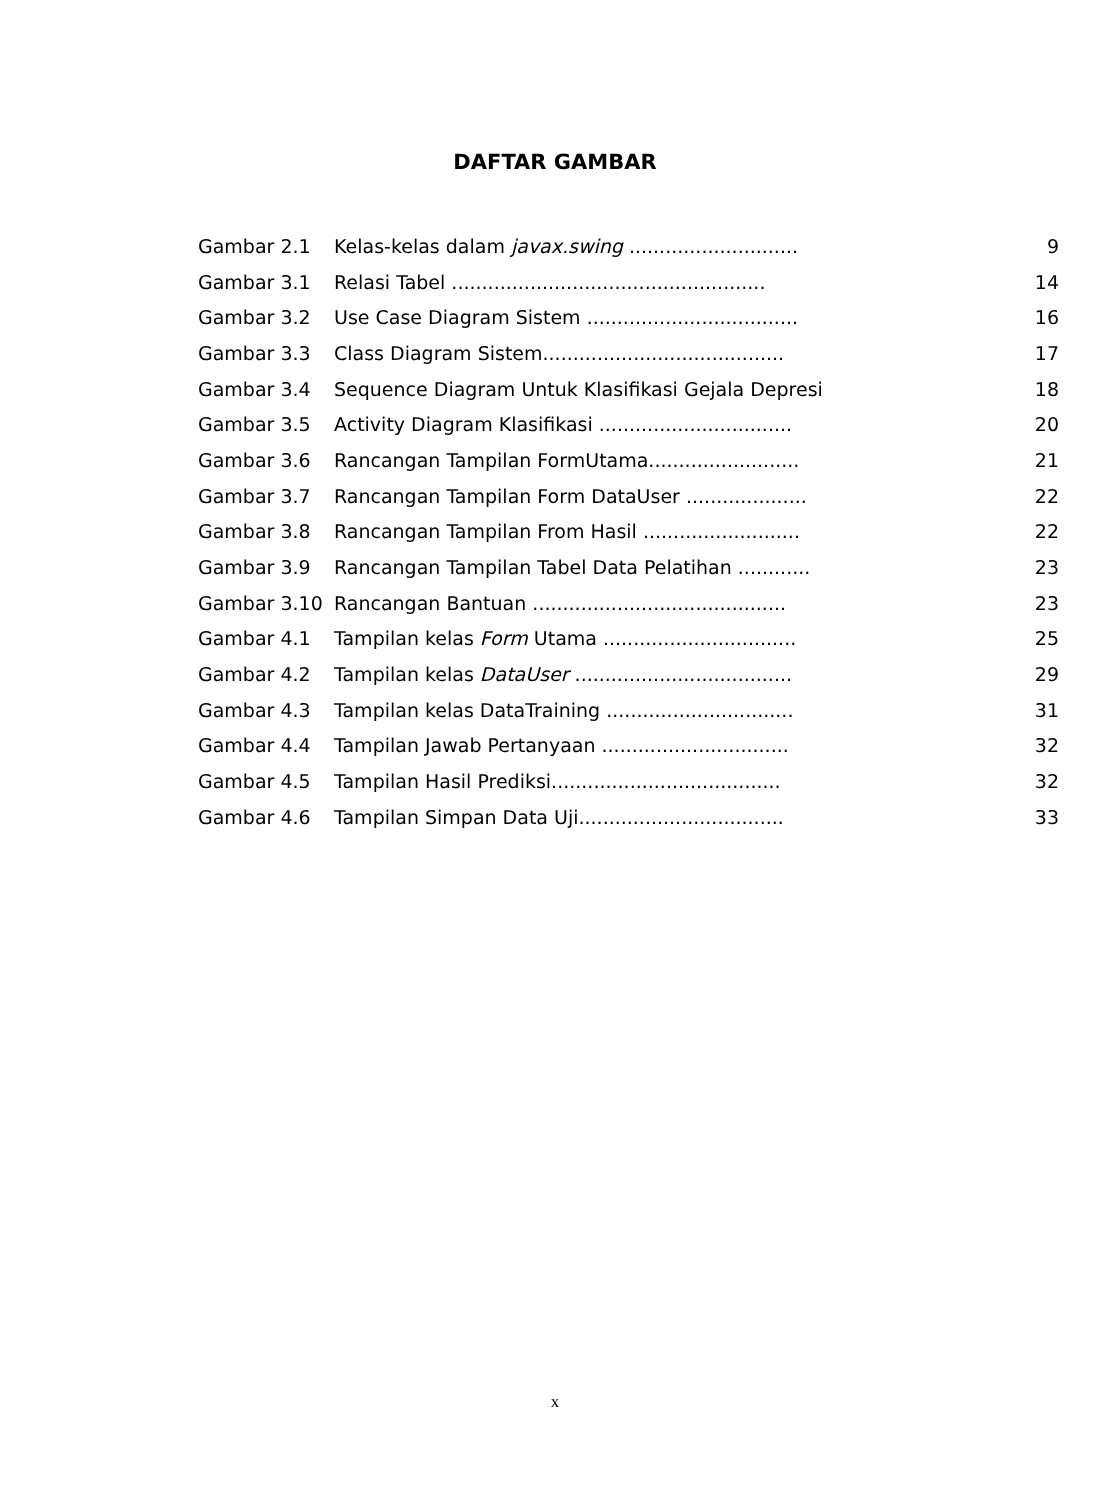DAFTAR GAMBAR
| Gambar 2.1 | Kelas-kelas dalam javax.swing ............................ | 9 |
| Gambar 3.1 | Relasi Tabel .................................................... | 14 |
| Gambar 3.2 | Use Case Diagram Sistem ................................... | 16 |
| Gambar 3.3 | Class Diagram Sistem........................................ | 17 |
| Gambar 3.4 | Sequence Diagram Untuk Klasifikasi Gejala Depresi | 18 |
| Gambar 3.5 | Activity Diagram Klasifikasi ................................ | 20 |
| Gambar 3.6 | Rancangan Tampilan FormUtama......................... | 21 |
| Gambar 3.7 | Rancangan Tampilan Form DataUser .................... | 22 |
| Gambar 3.8 | Rancangan Tampilan From Hasil .......................... | 22 |
| Gambar 3.9 | Rancangan Tampilan Tabel Data Pelatihan ............ | 23 |
| Gambar 3.10 | Rancangan Bantuan .......................................... | 23 |
| Gambar 4.1 | Tampilan kelas Form Utama ................................ | 25 |
| Gambar 4.2 | Tampilan kelas DataUser .................................... | 29 |
| Gambar 4.3 | Tampilan kelas DataTraining ............................... | 31 |
| Gambar 4.4 | Tampilan Jawab Pertanyaan ............................... | 32 |
| Gambar 4.5 | Tampilan Hasil Prediksi...................................... | 32 |
| Gambar 4.6 | Tampilan Simpan Data Uji.................................. | 33 |
x